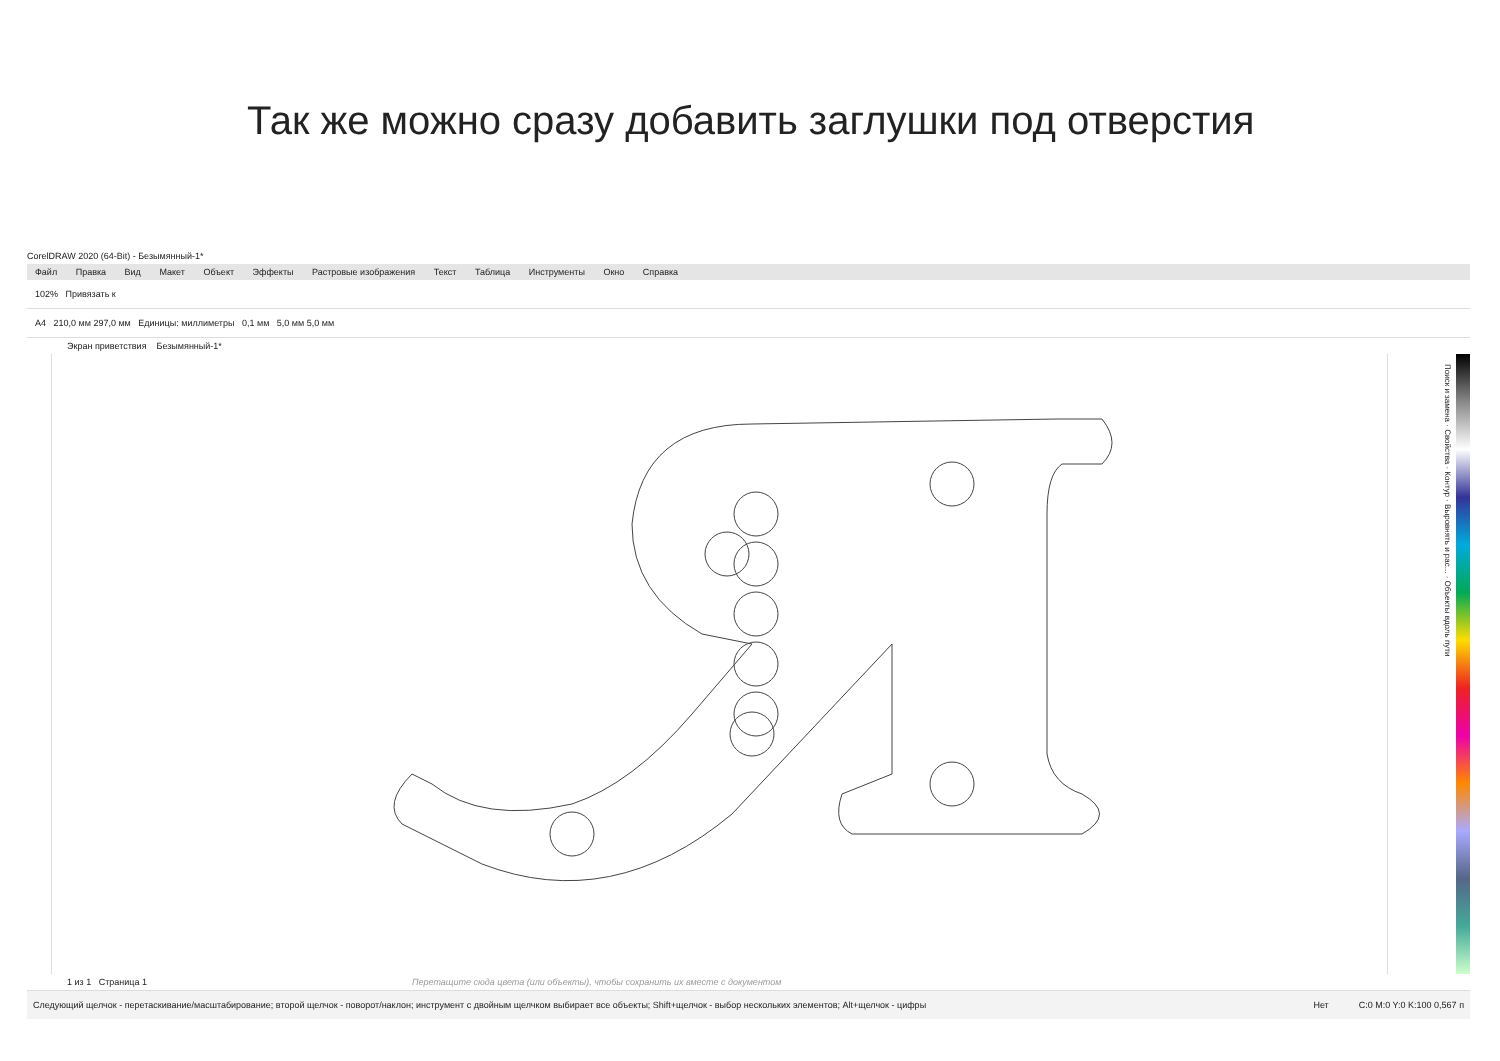Так же можно сразу добавить заглушки под отверстия
CorelDRAW 2020 (64-Bit) - Безымянный-1*
Файл Правка Вид Макет Объект Эффекты Растровые изображения Текст Таблица Инструменты Окно Справка
102% Привязать к
A4 210,0 мм 297,0 мм Единицы: миллиметры 0,1 мм 5,0 мм 5,0 мм
Экран приветствия Безымянный-1*
Поиск и замена · Свойства · Контур · Выровнять и рас... · Объекты вдоль пути
1 из 1 Страница 1 Перетащите сюда цвета (или объекты), чтобы сохранить их вместе с документом
Следующий щелчок - перетаскивание/масштабирование; второй щелчок - поворот/наклон; инструмент с двойным щелчком выбирает все объекты; Shift+щелчок - выбор нескольких элементов; Alt+щелчок - цифры Нет C:0 M:0 Y:0 K:100 0,567 п